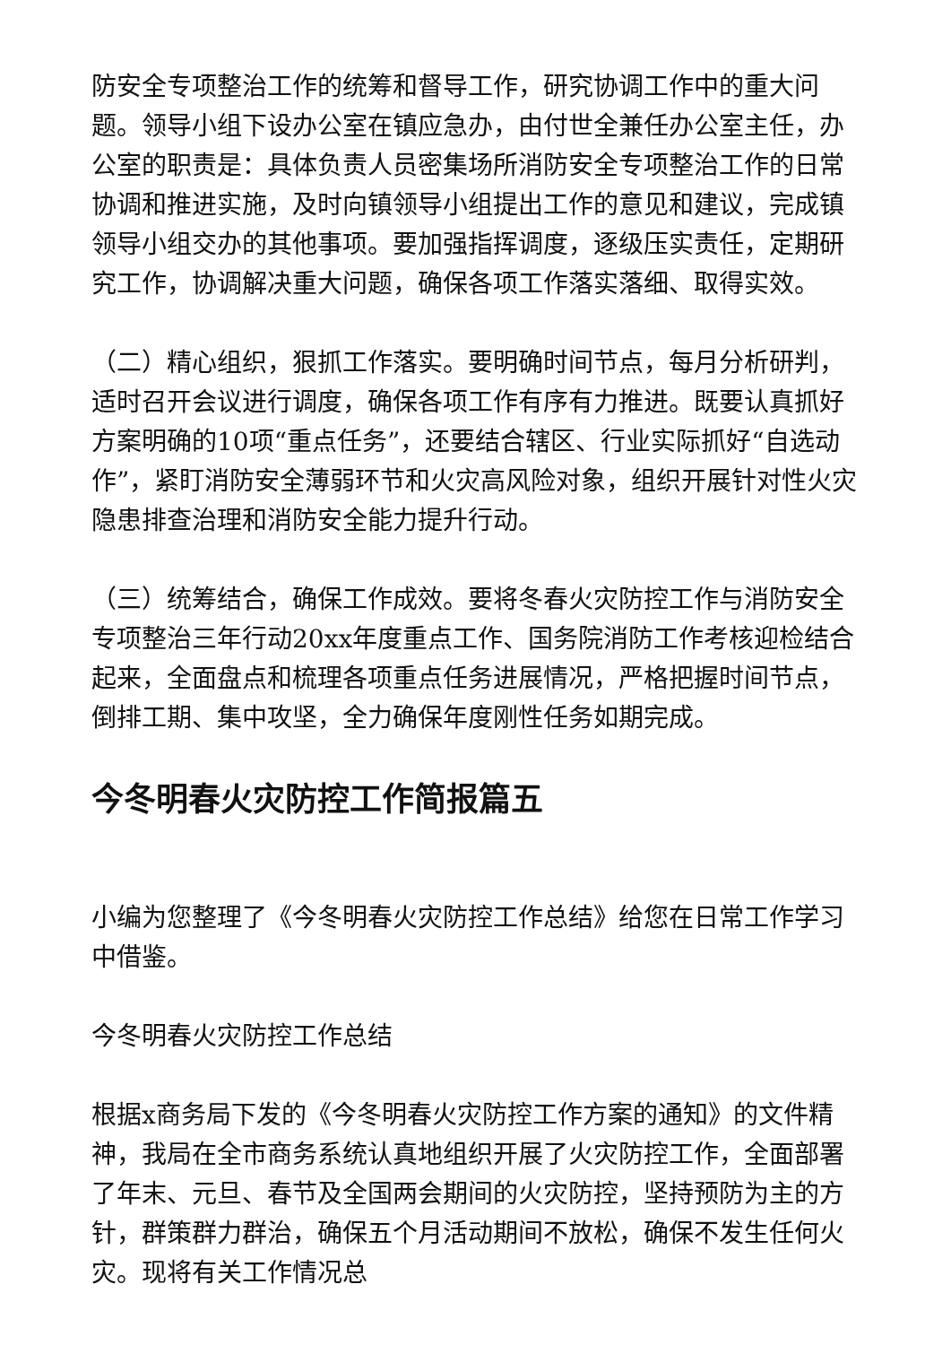防安全专项整治工作的统筹和督导工作，研究协调工作中的重大问题。领导小组下设办公室在镇应急办，由付世全兼任办公室主任，办公室的职责是：具体负责人员密集场所消防安全专项整治工作的日常协调和推进实施，及时向镇领导小组提出工作的意见和建议，完成镇领导小组交办的其他事项。要加强指挥调度，逐级压实责任，定期研究工作，协调解决重大问题，确保各项工作落实落细、取得实效。
（二）精心组织，狠抓工作落实。要明确时间节点，每月分析研判，适时召开会议进行调度，确保各项工作有序有力推进。既要认真抓好方案明确的10项“重点任务”，还要结合辖区、行业实际抓好“自选动作”，紧盯消防安全薄弱环节和火灾高风险对象，组织开展针对性火灾隐患排查治理和消防安全能力提升行动。
（三）统筹结合，确保工作成效。要将冬春火灾防控工作与消防安全专项整治三年行动20xx年度重点工作、国务院消防工作考核迎检结合起来，全面盘点和梳理各项重点任务进展情况，严格把握时间节点，倒排工期、集中攻坚，全力确保年度刚性任务如期完成。
今冬明春火灾防控工作简报篇五
小编为您整理了《今冬明春火灾防控工作总结》给您在日常工作学习中借鉴。
今冬明春火灾防控工作总结
根据x商务局下发的《今冬明春火灾防控工作方案的通知》的文件精神，我局在全市商务系统认真地组织开展了火灾防控工作，全面部署了年末、元旦、春节及全国两会期间的火灾防控，坚持预防为主的方针，群策群力群治，确保五个月活动期间不放松，确保不发生任何火灾。现将有关工作情况总